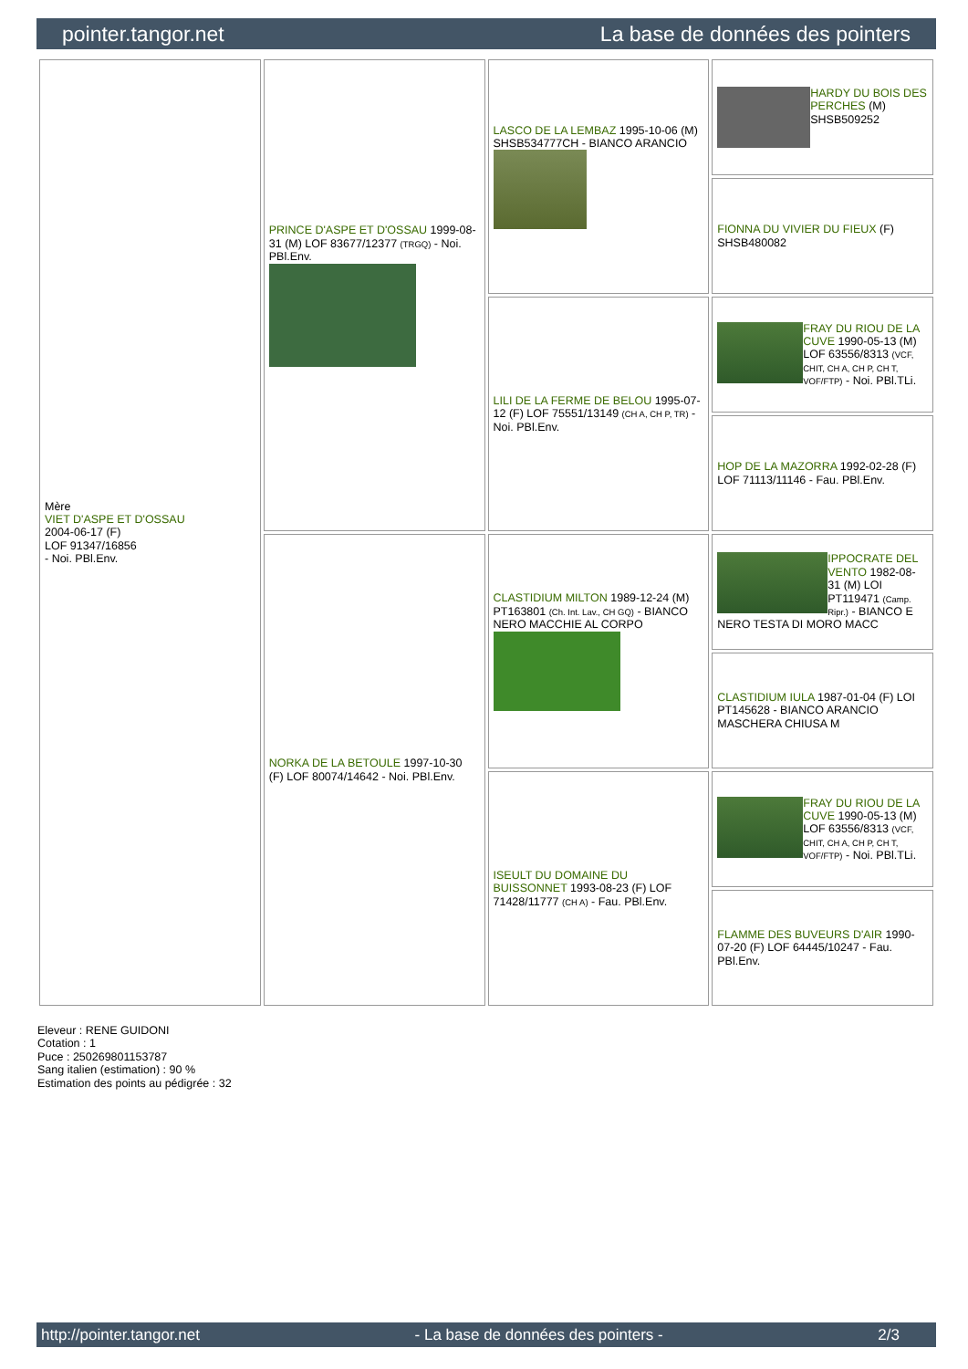pointer.tangor.net La base de données des pointers
| Mère VIET D'ASPE ET D'OSSAU 2004-06-17 (F) LOF 91347/16856 - Noi. PBl.Env. | PRINCE D'ASPE ET D'OSSAU 1999-08-31 (M) LOF 83677/12377 (TRGQ) - Noi. PBl.Env. | LASCO DE LA LEMBAZ 1995-10-06 (M) SHSB534777CH - BIANCO ARANCIO | HARDY DU BOIS DES PERCHES (M) SHSB509252 |
| | | | FIONNA DU VIVIER DU FIEUX (F) SHSB480082 |
| | | LILI DE LA FERME DE BELOU 1995-07-12 (F) LOF 75551/13149 (CH A, CH P, TR) - Noi. PBl.Env. | FRAY DU RIOU DE LA CUVE 1990-05-13 (M) LOF 63556/8313 (VCF, CHIT, CH A, CH P, CH T, VOF/FTP) - Noi. PBl.TLi. |
| | | | HOP DE LA MAZORRA 1992-02-28 (F) LOF 71113/11146 - Fau. PBl.Env. |
| | NORKA DE LA BETOULE 1997-10-30 (F) LOF 80074/14642 - Noi. PBl.Env. | CLASTIDIUM MILTON 1989-12-24 (M) PT163801 (Ch. Int. Lav., CH GQ) - BIANCO NERO MACCHIE AL CORPO | IPPOCRATE DEL VENTO 1982-08-31 (M) LOI PT119471 (Camp. Ripr.) - BIANCO E NERO TESTA DI MORO MACC |
| | | | CLASTIDIUM IULA 1987-01-04 (F) LOI PT145628 - BIANCO ARANCIO MASCHERA CHIUSA M |
| | | ISEULT DU DOMAINE DU BUISSONNET 1993-08-23 (F) LOF 71428/11777 (CH A) - Fau. PBl.Env. | FRAY DU RIOU DE LA CUVE 1990-05-13 (M) LOF 63556/8313 (VCF, CHIT, CH A, CH P, CH T, VOF/FTP) - Noi. PBl.TLi. |
| | | | FLAMME DES BUVEURS D'AIR 1990-07-20 (F) LOF 64445/10247 - Fau. PBl.Env. |
Eleveur : RENE GUIDONI
Cotation : 1
Puce : 250269801153787
Sang italien (estimation) : 90 %
Estimation des points au pédigrée : 32
http://pointer.tangor.net - La base de données des pointers - 2/3